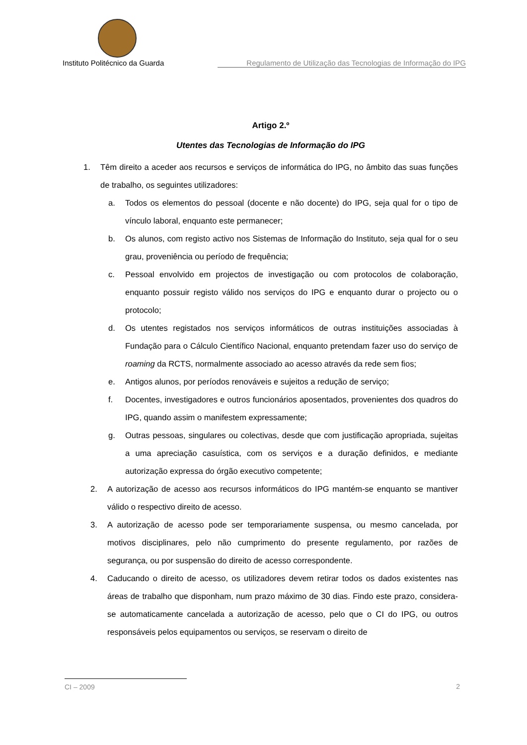Instituto Politécnico da Guarda Regulamento de Utilização das Tecnologias de Informação do IPG
Artigo 2.º
Utentes das Tecnologias de Informação do IPG
1. Têm direito a aceder aos recursos e serviços de informática do IPG, no âmbito das suas funções de trabalho, os seguintes utilizadores:
a. Todos os elementos do pessoal (docente e não docente) do IPG, seja qual for o tipo de vínculo laboral, enquanto este permanecer;
b. Os alunos, com registo activo nos Sistemas de Informação do Instituto, seja qual for o seu grau, proveniência ou período de frequência;
c. Pessoal envolvido em projectos de investigação ou com protocolos de colaboração, enquanto possuir registo válido nos serviços do IPG e enquanto durar o projecto ou o protocolo;
d. Os utentes registados nos serviços informáticos de outras instituições associadas à Fundação para o Cálculo Científico Nacional, enquanto pretendam fazer uso do serviço de roaming da RCTS, normalmente associado ao acesso através da rede sem fios;
e. Antigos alunos, por períodos renováveis e sujeitos a redução de serviço;
f. Docentes, investigadores e outros funcionários aposentados, provenientes dos quadros do IPG, quando assim o manifestem expressamente;
g. Outras pessoas, singulares ou colectivas, desde que com justificação apropriada, sujeitas a uma apreciação casuística, com os serviços e a duração definidos, e mediante autorização expressa do órgão executivo competente;
2. A autorização de acesso aos recursos informáticos do IPG mantém-se enquanto se mantiver válido o respectivo direito de acesso.
3. A autorização de acesso pode ser temporariamente suspensa, ou mesmo cancelada, por motivos disciplinares, pelo não cumprimento do presente regulamento, por razões de segurança, ou por suspensão do direito de acesso correspondente.
4. Caducando o direito de acesso, os utilizadores devem retirar todos os dados existentes nas áreas de trabalho que disponham, num prazo máximo de 30 dias. Findo este prazo, considera-se automaticamente cancelada a autorização de acesso, pelo que o CI do IPG, ou outros responsáveis pelos equipamentos ou serviços, se reservam o direito de
CI – 2009 2